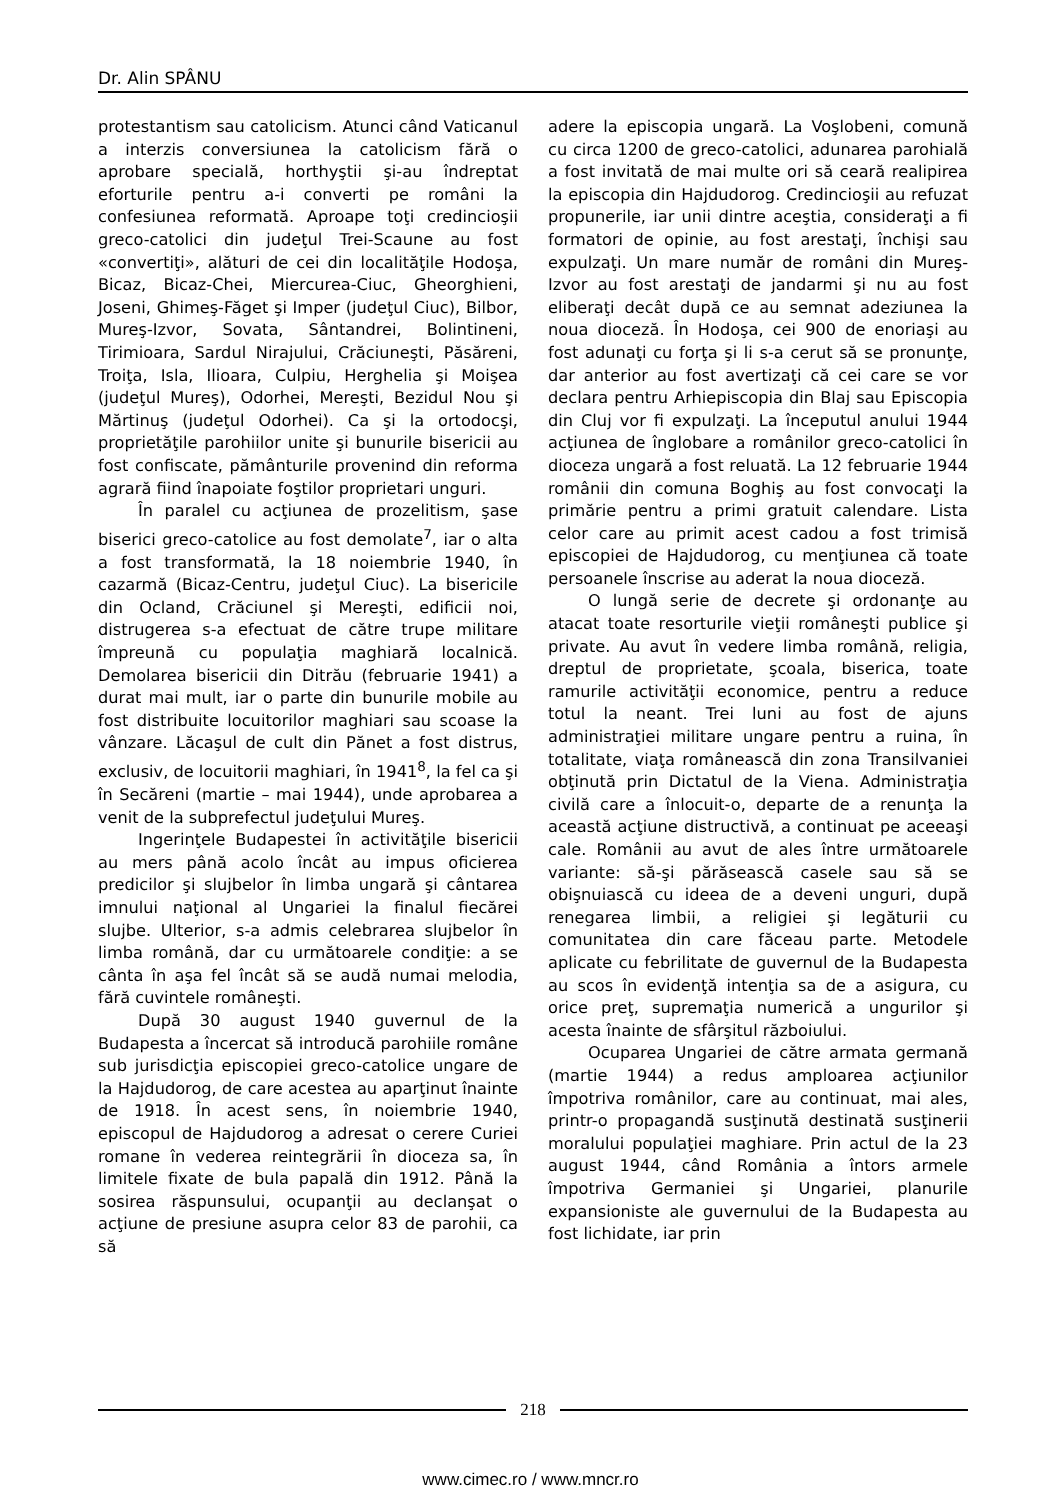Dr. Alin SPÂNU
protestantism sau catolicism. Atunci când Vaticanul a interzis conversiunea la catolicism fără o aprobare specială, horthyştii şi-au îndreptat eforturile pentru a-i converti pe români la confesiunea reformată. Aproape toţi credincioşii greco-catolici din judeţul Trei-Scaune au fost «convertiţi», alături de cei din localităţile Hodoşa, Bicaz, Bicaz-Chei, Miercurea-Ciuc, Gheorghieni, Joseni, Ghimeş-Făget şi Imper (judeţul Ciuc), Bilbor, Mureş-Izvor, Sovata, Sântandrei, Bolintineni, Tirimioara, Sardul Nirajului, Crăciuneşti, Păsăreni, Troiţa, Isla, Ilioara, Culpiu, Herghelia şi Moişea (judeţul Mureş), Odorhei, Mereşti, Bezidul Nou şi Mărtinuş (judeţul Odorhei). Ca şi la ortodocşi, proprietăţile parohiilor unite şi bunurile bisericii au fost confiscate, pământurile provenind din reforma agrară fiind înapoiate foştilor proprietari unguri.
În paralel cu acţiunea de prozelitism, şase biserici greco-catolice au fost demolate<sup>7</sup>, iar o alta a fost transformată, la 18 noiembrie 1940, în cazarmă (Bicaz-Centru, judeţul Ciuc). La bisericile din Ocland, Crăciunel şi Mereşti, edificii noi, distrugerea s-a efectuat de către trupe militare împreună cu populaţia maghiară localnică. Demolarea bisericii din Ditrău (februarie 1941) a durat mai mult, iar o parte din bunurile mobile au fost distribuite locuitorilor maghiari sau scoase la vânzare. Lăcaşul de cult din Pănet a fost distrus, exclusiv, de locuitorii maghiari, în 1941<sup>8</sup>, la fel ca şi în Secăreni (martie – mai 1944), unde aprobarea a venit de la subprefectul judeţului Mureş.
Ingerinţele Budapestei în activităţile bisericii au mers până acolo încât au impus oficierea predicilor şi slujbelor în limba ungară şi cântarea imnului naţional al Ungariei la finalul fiecărei slujbe. Ulterior, s-a admis celebrarea slujbelor în limba română, dar cu următoarele condiţie: a se cânta în aşa fel încât să se audă numai melodia, fără cuvintele româneşti.
După 30 august 1940 guvernul de la Budapesta a încercat să introducă parohiile române sub jurisdicţia episcopiei greco-catolice ungare de la Hajdudorog, de care acestea au aparţinut înainte de 1918. În acest sens, în noiembrie 1940, episcopul de Hajdudorog a adresat o cerere Curiei romane în vederea reintegrării în dioceza sa, în limitele fixate de bula papală din 1912. Până la sosirea răspunsului, ocupanţii au declanşat o acţiune de presiune asupra celor 83 de parohii, ca să
adere la episcopia ungară. La Voşlobeni, comună cu circa 1200 de greco-catolici, adunarea parohială a fost invitată de mai multe ori să ceară realipirea la episcopia din Hajdudorog. Credincioşii au refuzat propunerile, iar unii dintre aceştia, consideraţi a fi formatori de opinie, au fost arestaţi, închişi sau expulzaţi. Un mare număr de români din Mureş-Izvor au fost arestaţi de jandarmi şi nu au fost eliberaţi decât după ce au semnat adeziunea la noua dioceză. În Hodoşa, cei 900 de enoriaşi au fost adunaţi cu forţa şi li s-a cerut să se pronunţe, dar anterior au fost avertizaţi că cei care se vor declara pentru Arhiepiscopia din Blaj sau Episcopia din Cluj vor fi expulzaţi. La începutul anului 1944 acţiunea de înglobare a românilor greco-catolici în dioceza ungară a fost reluată. La 12 februarie 1944 românii din comuna Boghiş au fost convocaţi la primărie pentru a primi gratuit calendare. Lista celor care au primit acest cadou a fost trimisă episcopiei de Hajdudorog, cu menţiunea că toate persoanele înscrise au aderat la noua dioceză.
O lungă serie de decrete şi ordonanţe au atacat toate resorturile vieţii româneşti publice şi private. Au avut în vedere limba română, religia, dreptul de proprietate, şcoala, biserica, toate ramurile activităţii economice, pentru a reduce totul la neant. Trei luni au fost de ajuns administraţiei militare ungare pentru a ruina, în totalitate, viaţa românească din zona Transilvaniei obţinută prin Dictatul de la Viena. Administraţia civilă care a înlocuit-o, departe de a renunţa la această acţiune distructivă, a continuat pe aceeaşi cale. Românii au avut de ales între următoarele variante: să-şi părăsească casele sau să se obişnuiască cu ideea de a deveni unguri, după renegarea limbii, a religiei şi legăturii cu comunitatea din care făceau parte. Metodele aplicate cu febrilitate de guvernul de la Budapesta au scos în evidenţă intenţia sa de a asigura, cu orice preţ, supremaţia numerică a ungurilor şi acesta înainte de sfârşitul războiului.
Ocuparea Ungariei de către armata germană (martie 1944) a redus amploarea acţiunilor împotriva românilor, care au continuat, mai ales, printr-o propagandă susţinută destinată susţinerii moralului populaţiei maghiare. Prin actul de la 23 august 1944, când România a întors armele împotriva Germaniei şi Ungariei, planurile expansioniste ale guvernului de la Budapesta au fost lichidate, iar prin
218
www.cimec.ro / www.mncr.ro